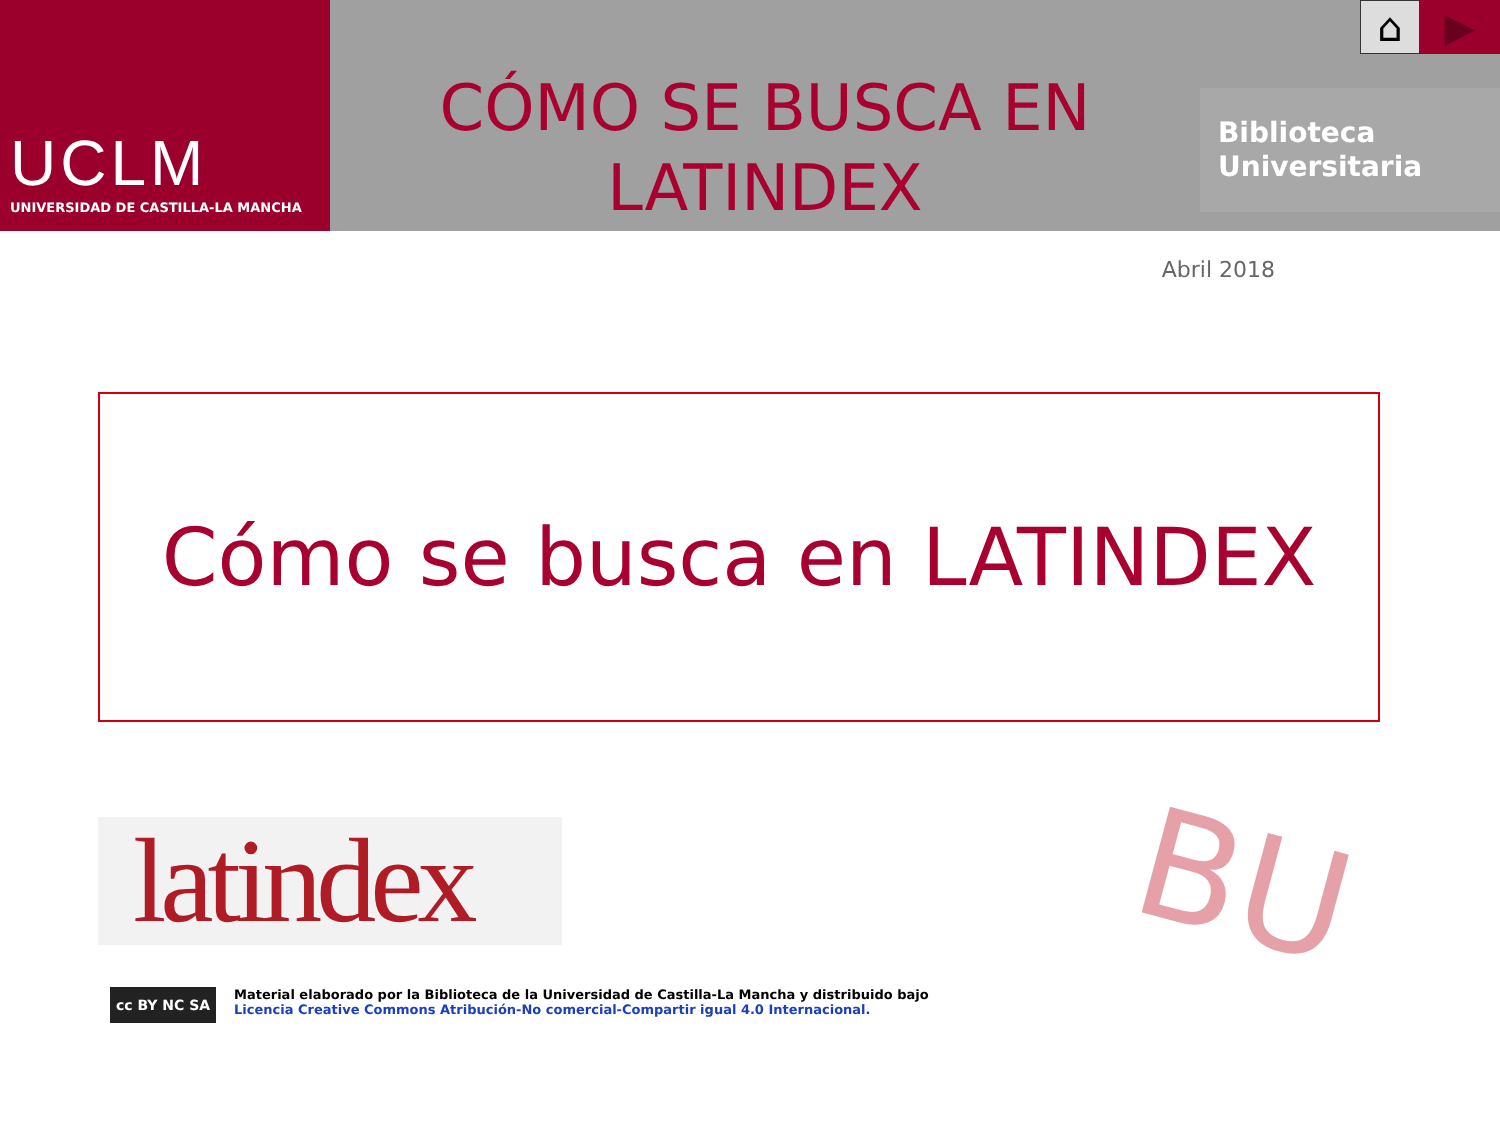UCLM
UNIVERSIDAD DE CASTILLA-LA MANCHA
CÓMO SE BUSCA EN
LATINDEX
⌂
▶
Biblioteca
Universitaria
Abril 2018
Cómo se busca en LATINDEX
latindex
BU
cc BY NC SA
Material elaborado por la Biblioteca de la Universidad de Castilla-La Mancha y distribuido bajo Licencia Creative Commons Atribución-No comercial-Compartir igual 4.0 Internacional.